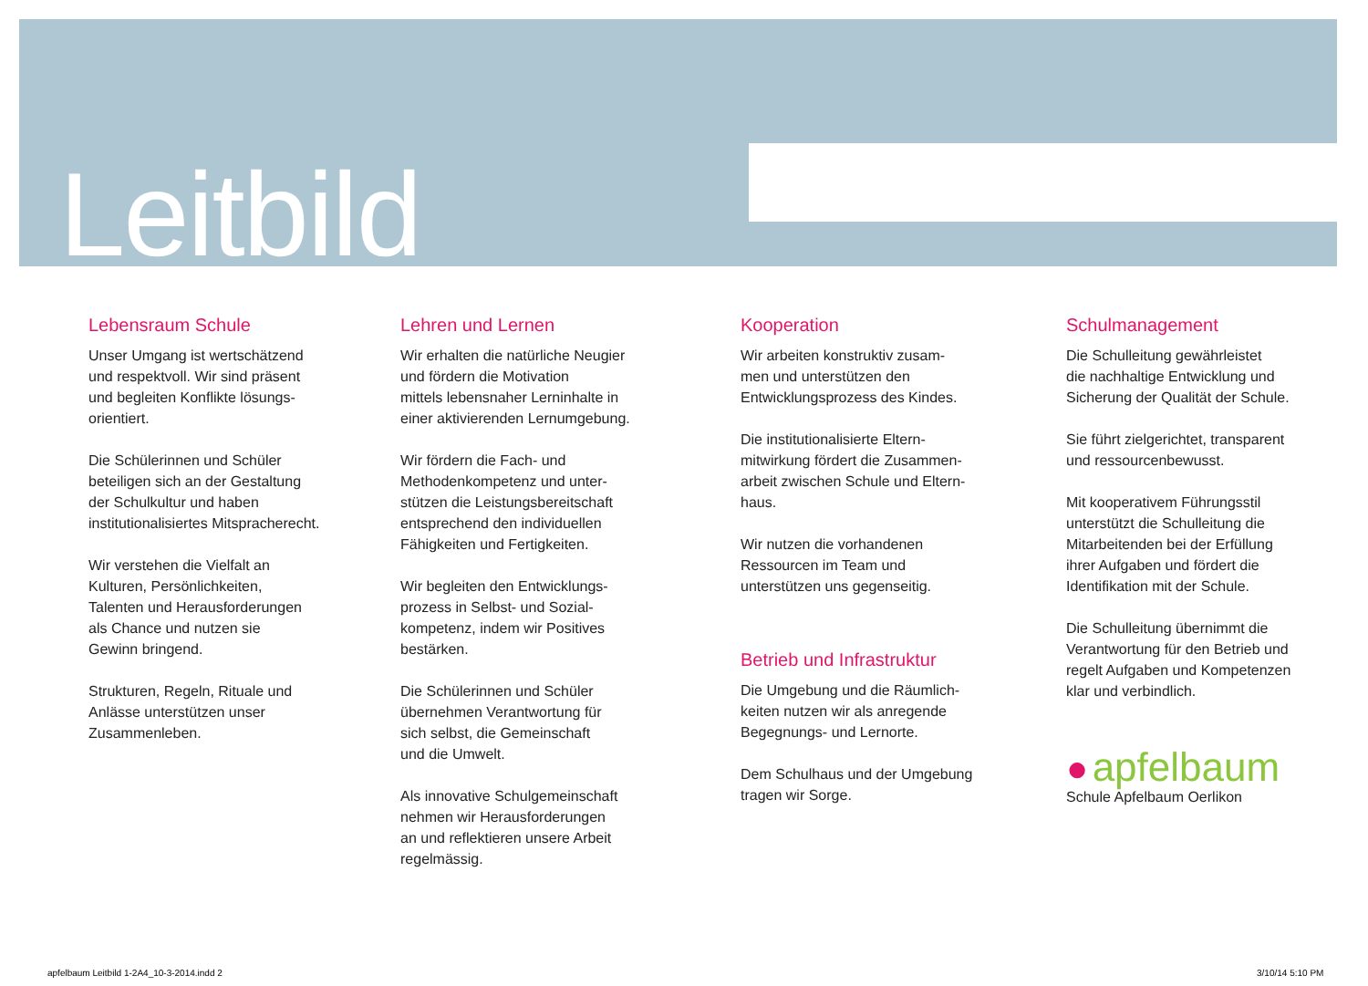Leitbild
Lebensraum Schule
Unser Umgang ist wertschätzend
und respektvoll. Wir sind präsent
und begleiten Konflikte lösungs-
orientiert.
Die Schülerinnen und Schüler
beteiligen sich an der Gestaltung
der Schulkultur und haben
institutionalisiertes Mitspracherecht.
Wir verstehen die Vielfalt an
Kulturen, Persönlichkeiten,
Talenten und Herausforderungen
als Chance und nutzen sie
Gewinn bringend.
Strukturen, Regeln, Rituale und
Anlässe unterstützen unser
Zusammenleben.
Lehren und Lernen
Wir erhalten die natürliche Neugier
und fördern die Motivation
mittels lebensnaher Lerninhalte in
einer aktivierenden Lernumgebung.
Wir fördern die Fach- und
Methodenkompetenz und unter-
stützen die Leistungsbereitschaft
entsprechend den individuellen
Fähigkeiten und Fertigkeiten.
Wir begleiten den Entwicklungs-
prozess in Selbst- und Sozial-
kompetenz, indem wir Positives
bestärken.
Die Schülerinnen und Schüler
übernehmen Verantwortung für
sich selbst, die Gemeinschaft
und die Umwelt.
Als innovative Schulgemeinschaft
nehmen wir Herausforderungen
an und reflektieren unsere Arbeit
regelmässig.
Kooperation
Wir arbeiten konstruktiv zusam-
men und unterstützen den
Entwicklungsprozess des Kindes.
Die institutionalisierte Eltern-
mitwirkung fördert die Zusammen-
arbeit zwischen Schule und Eltern-
haus.
Wir nutzen die vorhandenen
Ressourcen im Team und
unterstützen uns gegenseitig.
Betrieb und Infrastruktur
Die Umgebung und die Räumlich-
keiten nutzen wir als anregende
Begegnungs- und Lernorte.
Dem Schulhaus und der Umgebung
tragen wir Sorge.
Schulmanagement
Die Schulleitung gewährleistet
die nachhaltige Entwicklung und
Sicherung der Qualität der Schule.
Sie führt zielgerichtet, transparent
und ressourcenbewusst.
Mit kooperativem Führungsstil
unterstützt die Schulleitung die
Mitarbeitenden bei der Erfüllung
ihrer Aufgaben und fördert die
Identifikation mit der Schule.
Die Schulleitung übernimmt die
Verantwortung für den Betrieb und
regelt Aufgaben und Kompetenzen
klar und verbindlich.
● apfelbaum
Schule Apfelbaum Oerlikon
apfelbaum Leitbild 1-2A4_10-3-2014.indd 2
3/10/14 5:10 PM